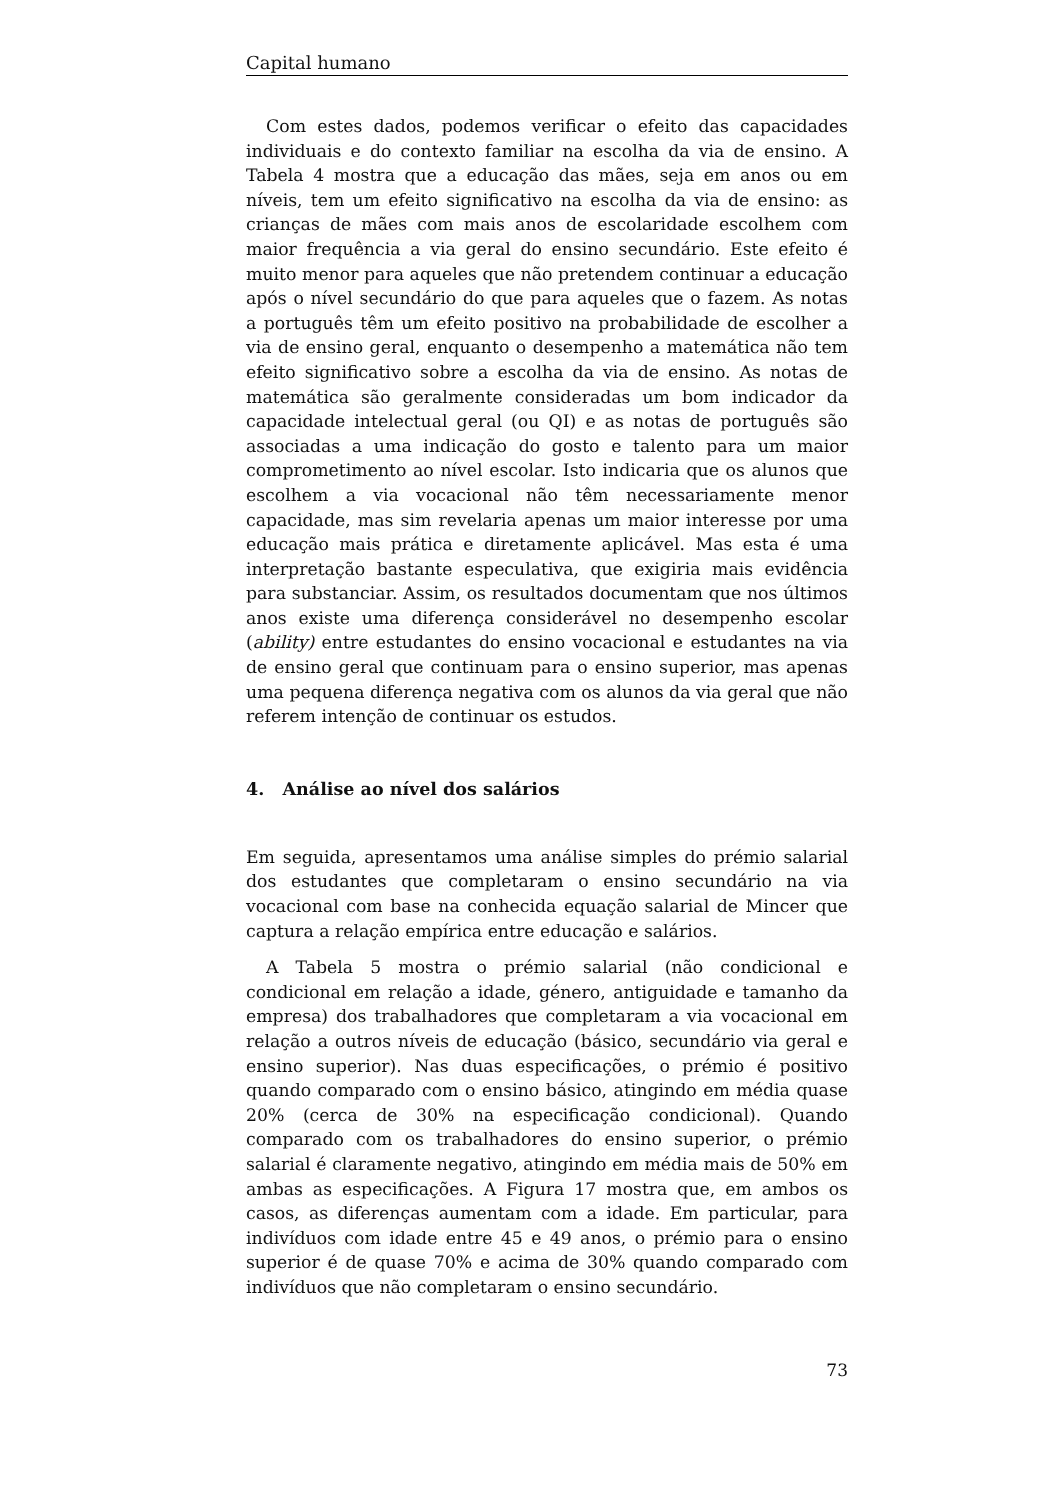Capital humano
Com estes dados, podemos verificar o efeito das capacidades individuais e do contexto familiar na escolha da via de ensino. A Tabela 4 mostra que a educação das mães, seja em anos ou em níveis, tem um efeito significativo na escolha da via de ensino: as crianças de mães com mais anos de escolaridade escolhem com maior frequência a via geral do ensino secundário. Este efeito é muito menor para aqueles que não pretendem continuar a educação após o nível secundário do que para aqueles que o fazem. As notas a português têm um efeito positivo na probabilidade de escolher a via de ensino geral, enquanto o desempenho a matemática não tem efeito significativo sobre a escolha da via de ensino. As notas de matemática são geralmente consideradas um bom indicador da capacidade intelectual geral (ou QI) e as notas de português são associadas a uma indicação do gosto e talento para um maior comprometimento ao nível escolar. Isto indicaria que os alunos que escolhem a via vocacional não têm necessariamente menor capacidade, mas sim revelaria apenas um maior interesse por uma educação mais prática e diretamente aplicável. Mas esta é uma interpretação bastante especulativa, que exigiria mais evidência para substanciar. Assim, os resultados documentam que nos últimos anos existe uma diferença considerável no desempenho escolar (ability) entre estudantes do ensino vocacional e estudantes na via de ensino geral que continuam para o ensino superior, mas apenas uma pequena diferença negativa com os alunos da via geral que não referem intenção de continuar os estudos.
4. Análise ao nível dos salários
Em seguida, apresentamos uma análise simples do prémio salarial dos estudantes que completaram o ensino secundário na via vocacional com base na conhecida equação salarial de Mincer que captura a relação empírica entre educação e salários.
A Tabela 5 mostra o prémio salarial (não condicional e condicional em relação a idade, género, antiguidade e tamanho da empresa) dos trabalhadores que completaram a via vocacional em relação a outros níveis de educação (básico, secundário via geral e ensino superior). Nas duas especificações, o prémio é positivo quando comparado com o ensino básico, atingindo em média quase 20% (cerca de 30% na especificação condicional). Quando comparado com os trabalhadores do ensino superior, o prémio salarial é claramente negativo, atingindo em média mais de 50% em ambas as especificações. A Figura 17 mostra que, em ambos os casos, as diferenças aumentam com a idade. Em particular, para indivíduos com idade entre 45 e 49 anos, o prémio para o ensino superior é de quase 70% e acima de 30% quando comparado com indivíduos que não completaram o ensino secundário.
73